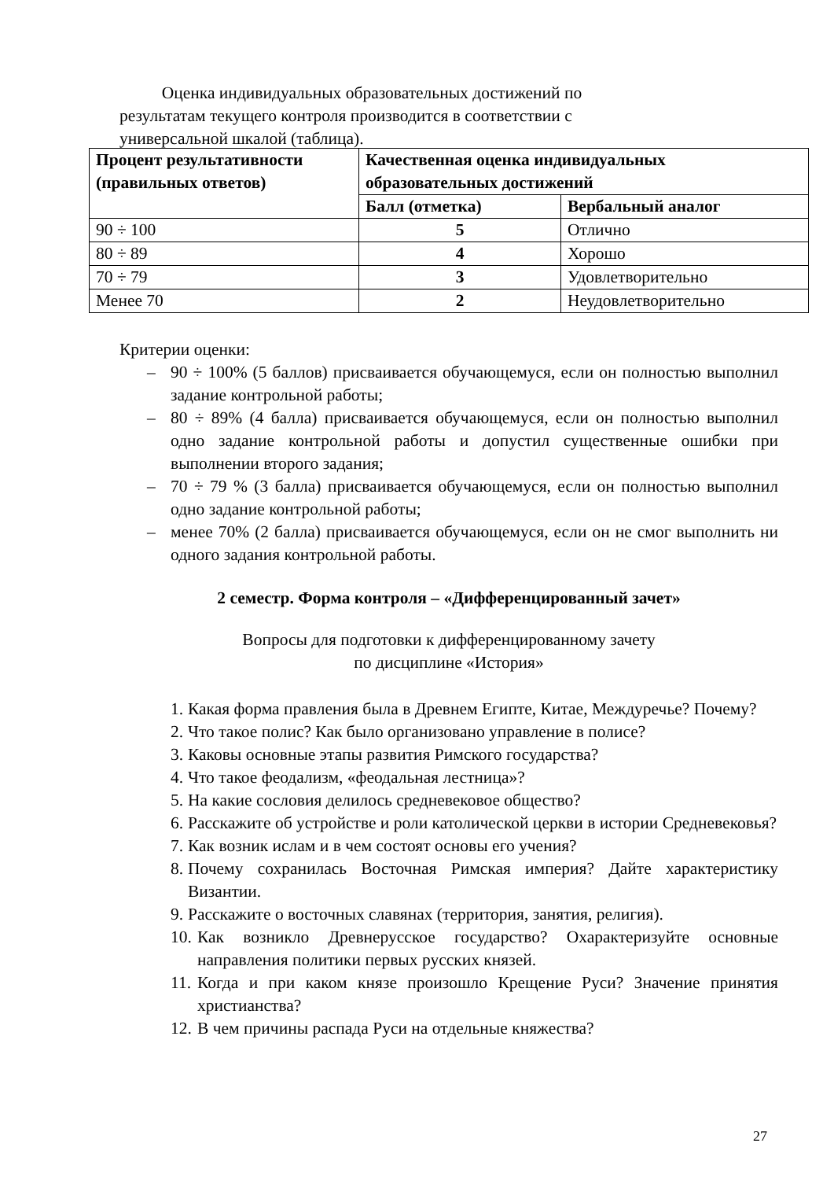Оценка индивидуальных образовательных достижений по результатам текущего контроля производится в соответствии с универсальной шкалой (таблица).
| Процент результативности (правильных ответов) | Качественная оценка индивидуальных образовательных достижений | |
| --- | --- | --- |
| | Балл (отметка) | Вербальный аналог |
| 90 ÷ 100 | 5 | Отлично |
| 80 ÷ 89 | 4 | Хорошо |
| 70 ÷ 79 | 3 | Удовлетворительно |
| Менее 70 | 2 | Неудовлетворительно |
Критерии оценки:
– 90 ÷ 100% (5 баллов) присваивается обучающемуся, если он полностью выполнил задание контрольной работы;
– 80 ÷ 89% (4 балла) присваивается обучающемуся, если он полностью выполнил одно задание контрольной работы и допустил существенные ошибки при выполнении второго задания;
– 70 ÷ 79 % (3 балла) присваивается обучающемуся, если он полностью выполнил одно задание контрольной работы;
– менее 70% (2 балла) присваивается обучающемуся, если он не смог выполнить ни одного задания контрольной работы.
2 семестр. Форма контроля – «Дифференцированный зачет»
Вопросы для подготовки к дифференцированному зачету
по дисциплине «История»
1. Какая форма правления была в Древнем Египте, Китае, Междуречье? Почему?
2. Что такое полис? Как было организовано управление в полисе?
3. Каковы основные этапы развития Римского государства?
4. Что такое феодализм, «феодальная лестница»?
5. На какие сословия делилось средневековое общество?
6. Расскажите об устройстве и роли католической церкви в истории Средневековья?
7. Как возник ислам и в чем состоят основы его учения?
8. Почему сохранилась Восточная Римская империя? Дайте характеристику Византии.
9. Расскажите о восточных славянах (территория, занятия, религия).
10. Как возникло Древнерусское государство? Охарактеризуйте основные направления политики первых русских князей.
11. Когда и при каком князе произошло Крещение Руси? Значение принятия христианства?
12. В чем причины распада Руси на отдельные княжества?
27